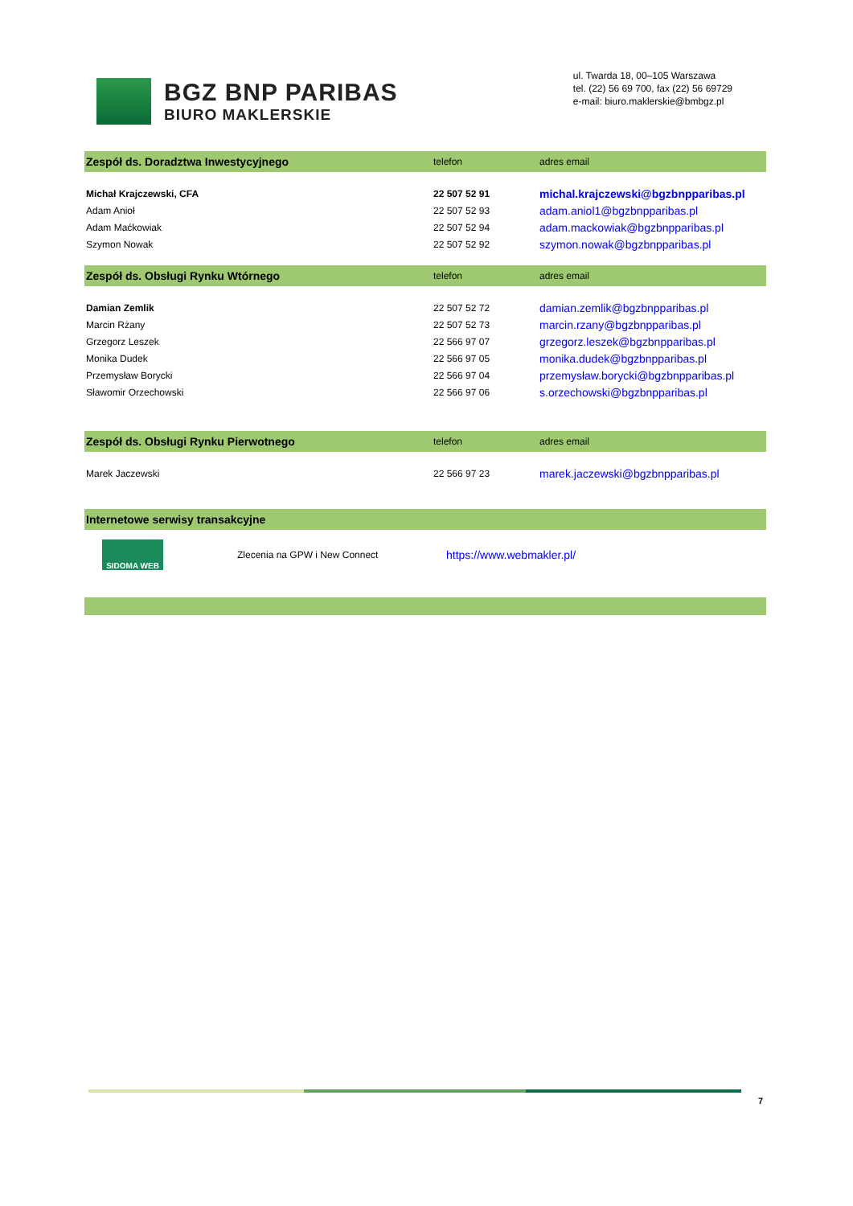BGZ BNP PARIBAS
BIURO MAKLERSKIE
ul. Twarda 18, 00–105 Warszawa
tel. (22) 56 69 700, fax (22) 56 69729
e-mail: biuro.maklerskie@bmbgz.pl
| Zespół ds. Doradztwa Inwestycyjnego | telefon | adres email |
| --- | --- | --- |
| Michał Krajczewski, CFA | 22 507 52 91 | michal.krajczewski@bgzbnpparibas.pl |
| Adam Anioł | 22 507 52 93 | adam.aniol1@bgzbnpparibas.pl |
| Adam Maćkowiak | 22 507 52 94 | adam.mackowiak@bgzbnpparibas.pl |
| Szymon Nowak | 22 507 52 92 | szymon.nowak@bgzbnpparibas.pl |
| Zespół ds. Obsługi Rynku Wtórnego | telefon | adres email |
| Damian Zemlik | 22 507 52 72 | damian.zemlik@bgzbnpparibas.pl |
| Marcin Rżany | 22 507 52 73 | marcin.rzany@bgzbnpparibas.pl |
| Grzegorz Leszek | 22 566 97 07 | grzegorz.leszek@bgzbnpparibas.pl |
| Monika Dudek | 22 566 97 05 | monika.dudek@bgzbnpparibas.pl |
| Przemysław Borycki | 22 566 97 04 | przemysław.borycki@bgzbnpparibas.pl |
| Sławomir Orzechowski | 22 566 97 06 | s.orzechowski@bgzbnpparibas.pl |
| Zespół ds. Obsługi Rynku Pierwotnego | telefon | adres email |
| Marek Jaczewski | 22 566 97 23 | marek.jaczewski@bgzbnpparibas.pl |
| Internetowe serwisy transakcyjne | | |
SIDOMA WEB
Zlecenia na GPW i New Connect
https://www.webmakler.pl/
7